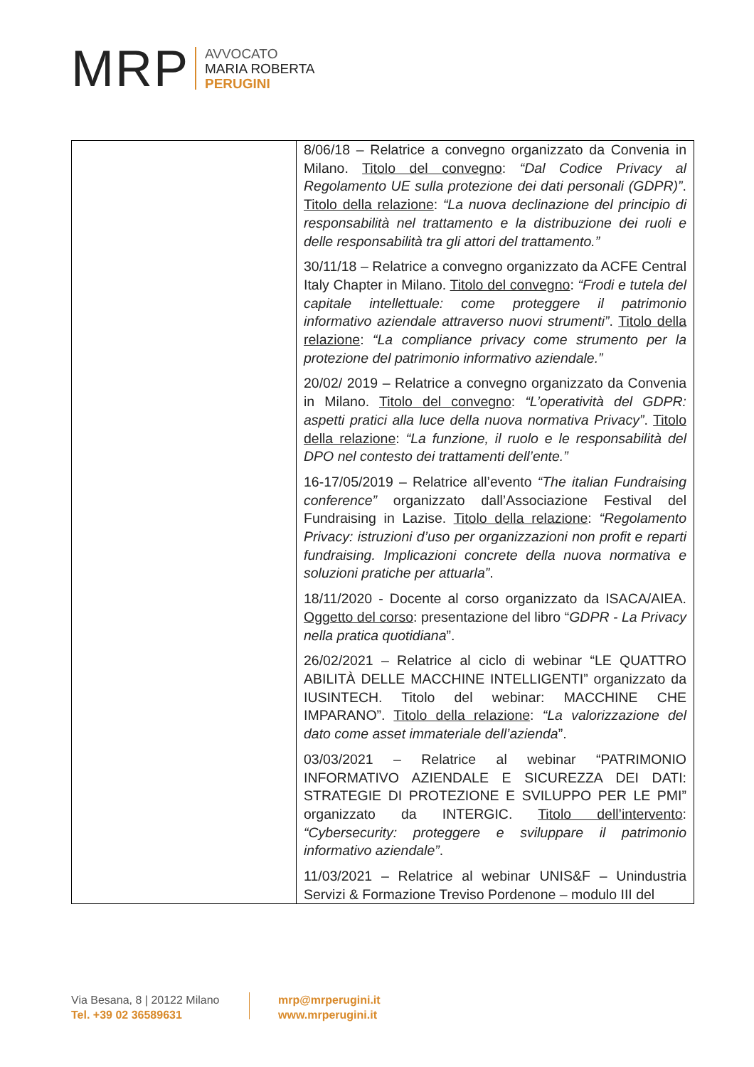MRP
AVVOCATO
MARIA ROBERTA
PERUGINI
| | 8/06/18 – Relatrice a convegno organizzato da Convenia in Milano. Titolo del convegno : “Dal Codice Privacy al Regolamento UE sulla protezione dei dati personali (GDPR)” . Titolo della relazione : “La nuova declinazione del principio di responsabilità nel trattamento e la distribuzione dei ruoli e delle responsabilità tra gli attori del trattamento.” 30/11/18 – Relatrice a convegno organizzato da ACFE Central Italy Chapter in Milano. Titolo del convegno : “Frodi e tutela del capitale intellettuale: come proteggere il patrimonio informativo aziendale attraverso nuovi strumenti” . Titolo della relazione : “La compliance privacy come strumento per la protezione del patrimonio informativo aziendale.” 20/02/ 2019 – Relatrice a convegno organizzato da Convenia in Milano. Titolo del convegno : “L’operatività del GDPR: aspetti pratici alla luce della nuova normativa Privacy” . Titolo della relazione : “La funzione, il ruolo e le responsabilità del DPO nel contesto dei trattamenti dell’ente.” 16-17/05/2019 – Relatrice all’evento “The italian Fundraising conference” organizzato dall’Associazione Festival del Fundraising in Lazise. Titolo della relazione : “Regolamento Privacy: istruzioni d’uso per organizzazioni non profit e reparti fundraising. Implicazioni concrete della nuova normativa e soluzioni pratiche per attuarla” . 18/11/2020 - Docente al corso organizzato da ISACA/AIEA. Oggetto del corso : presentazione del libro “ GDPR - La Privacy nella pratica quotidiana ”. 26/02/2021 – Relatrice al ciclo di webinar “LE QUATTRO ABILITÀ DELLE MACCHINE INTELLIGENTI” organizzato da IUSINTECH. Titolo del webinar: MACCHINE CHE IMPARANO”. Titolo della relazione : “La valorizzazione del dato come asset immateriale dell’azienda ”. 03/03/2021 – Relatrice al webinar “PATRIMONIO INFORMATIVO AZIENDALE E SICUREZZA DEI DATI: STRATEGIE DI PROTEZIONE E SVILUPPO PER LE PMI” organizzato da INTERGIC. Titolo dell’intervento : “Cybersecurity: proteggere e sviluppare il patrimonio informativo aziendale” . 11/03/2021 – Relatrice al webinar UNIS&F – Unindustria Servizi & Formazione Treviso Pordenone – modulo III del |
Via Besana, 8 | 20122 Milano
Tel. +39 02 36589631
mrp@mrperugini.it
www.mrperugini.it